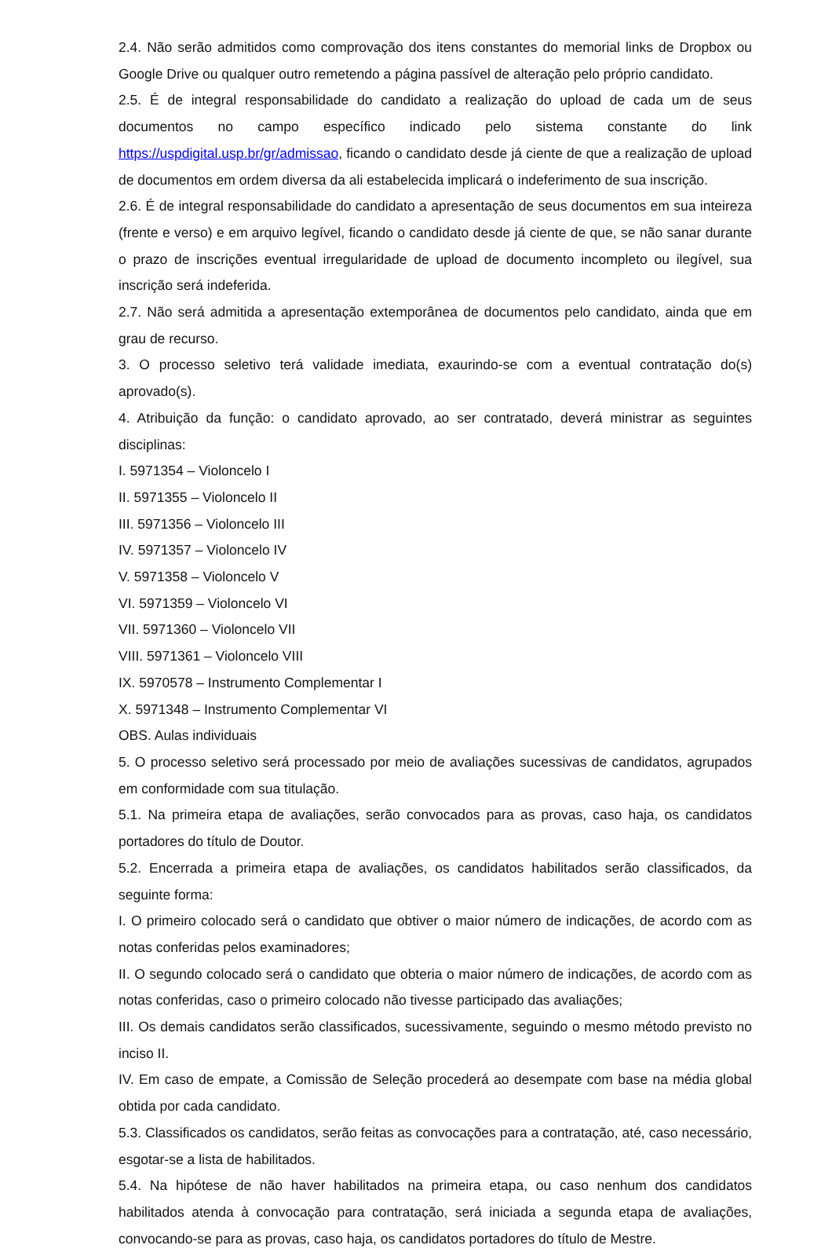2.4. Não serão admitidos como comprovação dos itens constantes do memorial links de Dropbox ou Google Drive ou qualquer outro remetendo a página passível de alteração pelo próprio candidato.
2.5. É de integral responsabilidade do candidato a realização do upload de cada um de seus documentos no campo específico indicado pelo sistema constante do link https://uspdigital.usp.br/gr/admissao, ficando o candidato desde já ciente de que a realização de upload de documentos em ordem diversa da ali estabelecida implicará o indeferimento de sua inscrição.
2.6. É de integral responsabilidade do candidato a apresentação de seus documentos em sua inteireza (frente e verso) e em arquivo legível, ficando o candidato desde já ciente de que, se não sanar durante o prazo de inscrições eventual irregularidade de upload de documento incompleto ou ilegível, sua inscrição será indeferida.
2.7. Não será admitida a apresentação extemporânea de documentos pelo candidato, ainda que em grau de recurso.
3. O processo seletivo terá validade imediata, exaurindo-se com a eventual contratação do(s) aprovado(s).
4. Atribuição da função: o candidato aprovado, ao ser contratado, deverá ministrar as seguintes disciplinas:
I. 5971354 – Violoncelo I
II. 5971355 – Violoncelo II
III. 5971356 – Violoncelo III
IV. 5971357 – Violoncelo IV
V. 5971358 – Violoncelo V
VI. 5971359 – Violoncelo VI
VII. 5971360 – Violoncelo VII
VIII. 5971361 – Violoncelo VIII
IX. 5970578 – Instrumento Complementar I
X. 5971348 – Instrumento Complementar VI
OBS. Aulas individuais
5. O processo seletivo será processado por meio de avaliações sucessivas de candidatos, agrupados em conformidade com sua titulação.
5.1. Na primeira etapa de avaliações, serão convocados para as provas, caso haja, os candidatos portadores do título de Doutor.
5.2. Encerrada a primeira etapa de avaliações, os candidatos habilitados serão classificados, da seguinte forma:
I. O primeiro colocado será o candidato que obtiver o maior número de indicações, de acordo com as notas conferidas pelos examinadores;
II. O segundo colocado será o candidato que obteria o maior número de indicações, de acordo com as notas conferidas, caso o primeiro colocado não tivesse participado das avaliações;
III. Os demais candidatos serão classificados, sucessivamente, seguindo o mesmo método previsto no inciso II.
IV. Em caso de empate, a Comissão de Seleção procederá ao desempate com base na média global obtida por cada candidato.
5.3. Classificados os candidatos, serão feitas as convocações para a contratação, até, caso necessário, esgotar-se a lista de habilitados.
5.4. Na hipótese de não haver habilitados na primeira etapa, ou caso nenhum dos candidatos habilitados atenda à convocação para contratação, será iniciada a segunda etapa de avaliações, convocando-se para as provas, caso haja, os candidatos portadores do título de Mestre.